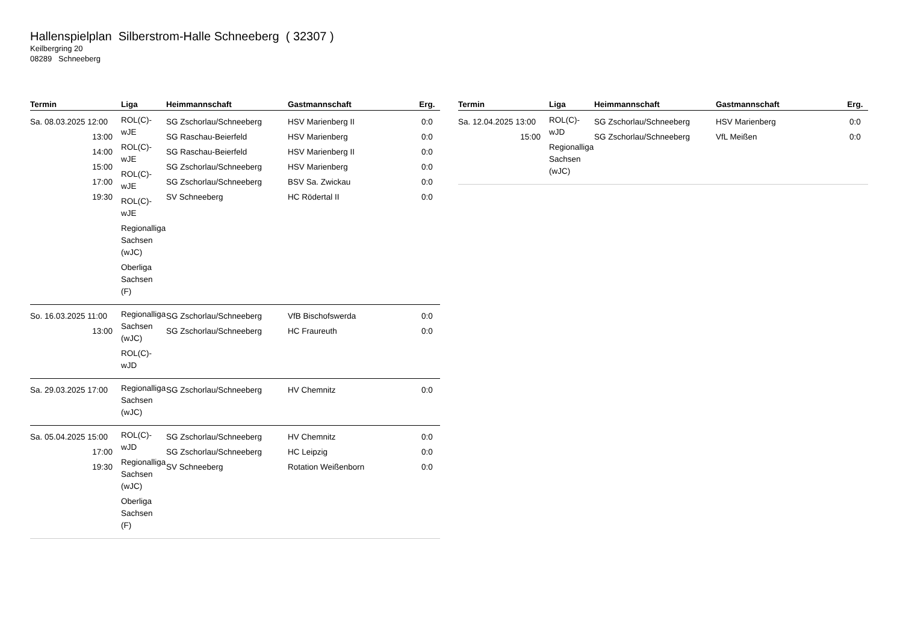Hallenspielplan Silberstrom-Halle Schneeberg ( 32307 )
Keilbergring 20
08289 Schneeberg
| Termin | Liga | Heimmannschaft | Gastmannschaft | Erg. |
| --- | --- | --- | --- | --- |
| Sa. 08.03.2025 12:00 13:00 14:00 15:00 17:00 19:30 | ROL(C)- wJE ROL(C)- wJE ROL(C)- wJE ROL(C)- wJE Regionalliga Sachsen (wJC) Oberliga Sachsen (F) | SG Zschorlau/Schneeberg SG Raschau-Beierfeld SG Raschau-Beierfeld SG Zschorlau/Schneeberg SG Zschorlau/Schneeberg SV Schneeberg | HSV Marienberg II HSV Marienberg HSV Marienberg II HSV Marienberg BSV Sa. Zwickau HC Rödertal II | 0:0 0:0 0:0 0:0 0:0 0:0 |
| So. 16.03.2025 11:00 13:00 | Regionalliga Sachsen (wJC) ROL(C)- wJD | SG Zschorlau/Schneeberg SG Zschorlau/Schneeberg | VfB Bischofswerda HC Fraureuth | 0:0 0:0 |
| Sa. 29.03.2025 17:00 | Regionalliga Sachsen (wJC) | SG Zschorlau/Schneeberg | HV Chemnitz | 0:0 |
| Sa. 05.04.2025 15:00 17:00 19:30 | ROL(C)- wJD Regionalliga Sachsen (wJC) Oberliga Sachsen (F) | SG Zschorlau/Schneeberg SG Zschorlau/Schneeberg SV Schneeberg | HV Chemnitz HC Leipzig Rotation Weißenborn | 0:0 0:0 0:0 |
| Termin | Liga | Heimmannschaft | Gastmannschaft | Erg. |
| --- | --- | --- | --- | --- |
| Sa. 12.04.2025 13:00 15:00 | ROL(C)- wJD Regionalliga Sachsen (wJC) | SG Zschorlau/Schneeberg SG Zschorlau/Schneeberg | HSV Marienberg VfL Meißen | 0:0 0:0 |